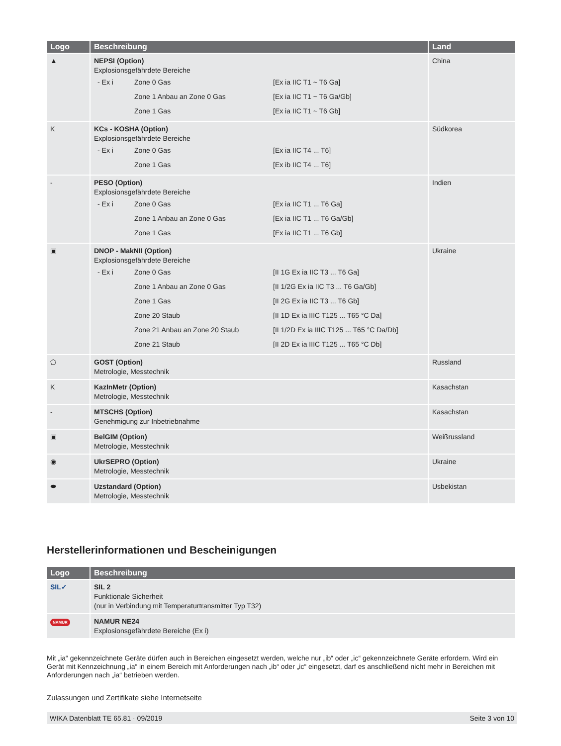| Logo | Beschreibung | Land |
| --- | --- | --- |
| ▲ | NEPSI (Option) Explosionsgefährdete Bereiche / - Ex i / Zone 0 Gas / [Ex ia IIC T1 ~ T6 Ga] / / / Zone 1 Anbau an Zone 0 Gas / [Ex ia IIC T1 ~ T6 Ga/Gb] / / / Zone 1 Gas / [Ex ia IIC T1 ~ T6 Gb] / | China |
| K | KCs - KOSHA (Option) Explosionsgefährdete Bereiche / - Ex i / Zone 0 Gas / [Ex ia IIC T4 ... T6] / / / Zone 1 Gas / [Ex ib IIC T4 ... T6] / | Südkorea |
| - | PESO (Option) Explosionsgefährdete Bereiche / - Ex i / Zone 0 Gas / [Ex ia IIC T1 ... T6 Ga] / / / Zone 1 Anbau an Zone 0 Gas / [Ex ia IIC T1 ... T6 Ga/Gb] / / / Zone 1 Gas / [Ex ia IIC T1 ... T6 Gb] / | Indien |
| ▣ | DNOP - MakNII (Option) Explosionsgefährdete Bereiche / - Ex i / Zone 0 Gas / [II 1G Ex ia IIC T3 ... T6 Ga] / / / Zone 1 Anbau an Zone 0 Gas / [II 1/2G Ex ia IIC T3 ... T6 Ga/Gb] / / / Zone 1 Gas / [II 2G Ex ia IIC T3 ... T6 Gb] / / / Zone 20 Staub / [II 1D Ex ia IIIC T125 ... T65 °C Da] / / / Zone 21 Anbau an Zone 20 Staub / [II 1/2D Ex ia IIIC T125 ... T65 °C Da/Db] / / / Zone 21 Staub / [II 2D Ex ia IIIC T125 ... T65 °C Db] / | Ukraine |
| ⬠ | GOST (Option) Metrologie, Messtechnik | Russland |
| K | KazInMetr (Option) Metrologie, Messtechnik | Kasachstan |
| - | MTSCHS (Option) Genehmigung zur Inbetriebnahme | Kasachstan |
| ▣ | BelGIM (Option) Metrologie, Messtechnik | Weißrussland |
| ◉ | UkrSEPRO (Option) Metrologie, Messtechnik | Ukraine |
| ⬬ | Uzstandard (Option) Metrologie, Messtechnik | Usbekistan |
Herstellerinformationen und Bescheinigungen
| Logo | Beschreibung |
| --- | --- |
| SIL✓ | SIL 2 Funktionale Sicherheit (nur in Verbindung mit Temperaturtransmitter Typ T32) |
| NAMUR | NAMUR NE24 Explosionsgefährdete Bereiche (Ex i) |
Mit „ia“ gekennzeichnete Geräte dürfen auch in Bereichen eingesetzt werden, welche nur „ib“ oder „ic“ gekennzeichnete Geräte erfordern. Wird ein Gerät mit Kennzeichnung „ia“ in einem Bereich mit Anforderungen nach „ib“ oder „ic“ eingesetzt, darf es anschließend nicht mehr in Bereichen mit Anforderungen nach „ia“ betrieben werden.
Zulassungen und Zertifikate siehe Internetseite
WIKA Datenblatt TE 65.81 · 09/2019 Seite 3 von 10